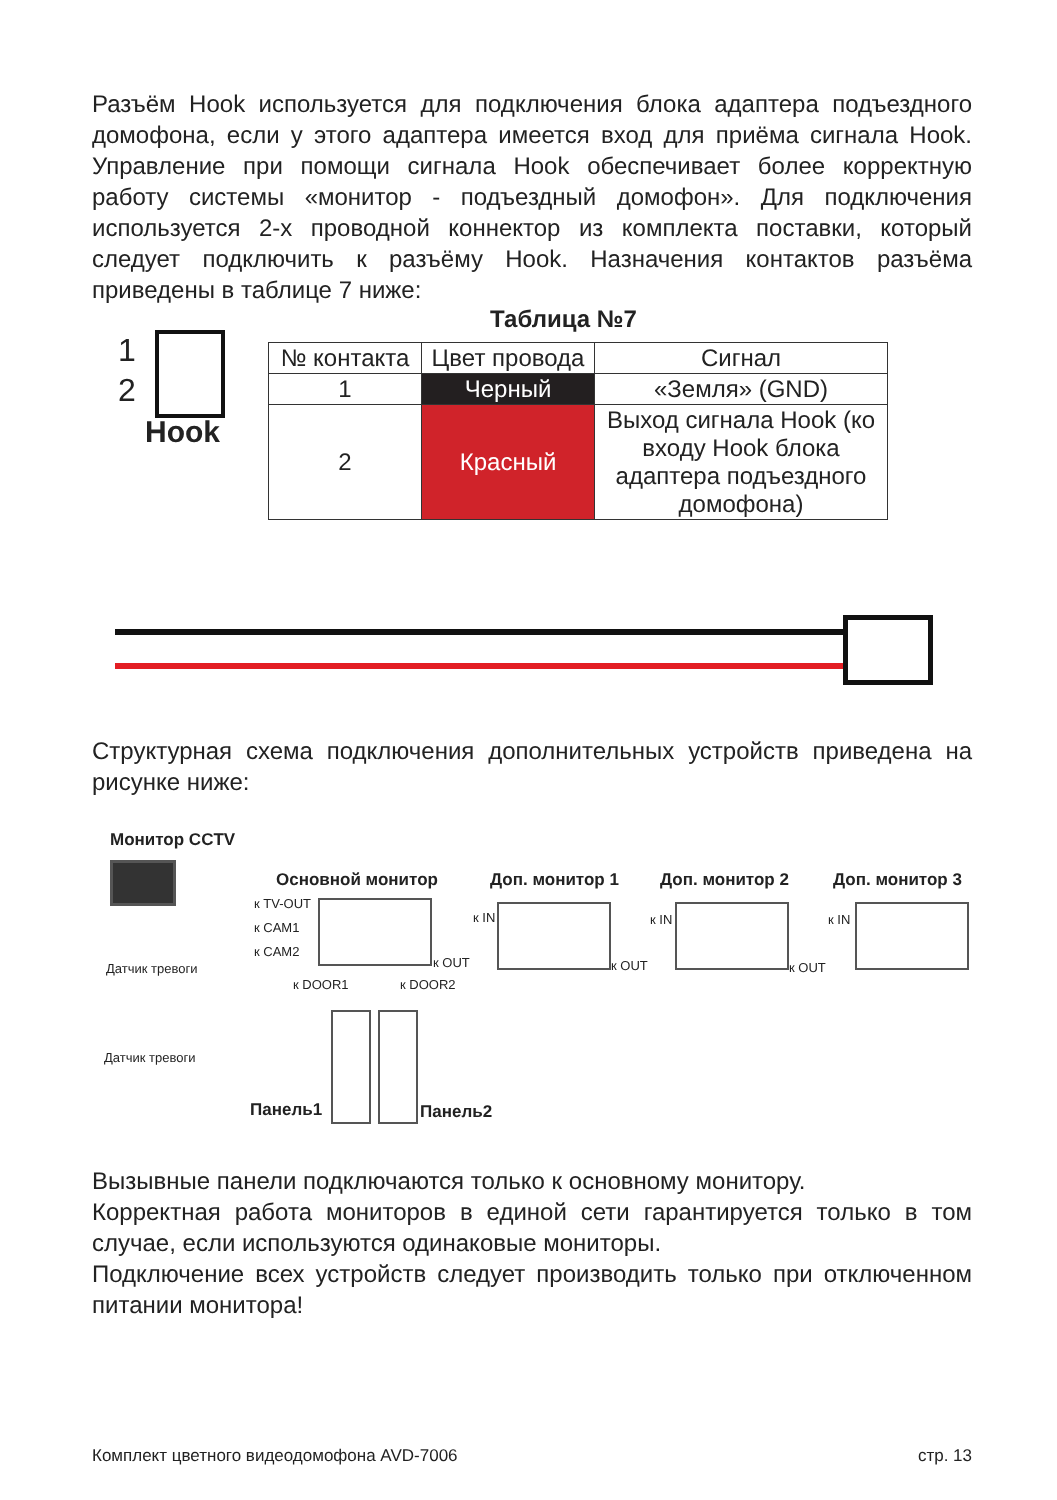Разъём Hook используется для подключения блока адаптера подъездного домофона, если у этого адаптера имеется вход для приёма сигнала Hook. Управление при помощи сигнала Hook обеспечивает более корректную работу системы «монитор - подъездный домофон». Для подключения используется 2-х проводной коннектор из комплекта поставки, который следует подключить к разъёму Hook. Назначения контактов разъёма приведены в таблице 7 ниже:
Таблица №7
1
2
Hook
| № контакта | Цвет провода | Сигнал |
| --- | --- | --- |
| 1 | Черный | «Земля» (GND) |
| 2 | Красный | Выход сигнала Hook (ко входу Hook блока адаптера подъездного домофона) |
Структурная схема подключения дополнительных устройств приведена на рисунке ниже:
Монитор CCTV
Основной монитор Доп. монитор 1 Доп. монитор 2 Доп. монитор 3
к TV-OUT
к CAM1
к CAM2
Датчик тревоги
Датчик тревоги
к DOOR1 к DOOR2
к OUT
к IN
к OUT
к IN
к OUT
к IN
Панель1 Панель2
Вызывные панели подключаются только к основному монитору.
Корректная работа мониторов в единой сети гарантируется только в том случае, если используются одинаковые мониторы.
Подключение всех устройств следует производить только при отключенном питании монитора!
Комплект цветного видеодомофона AVD-7006
стр. 13